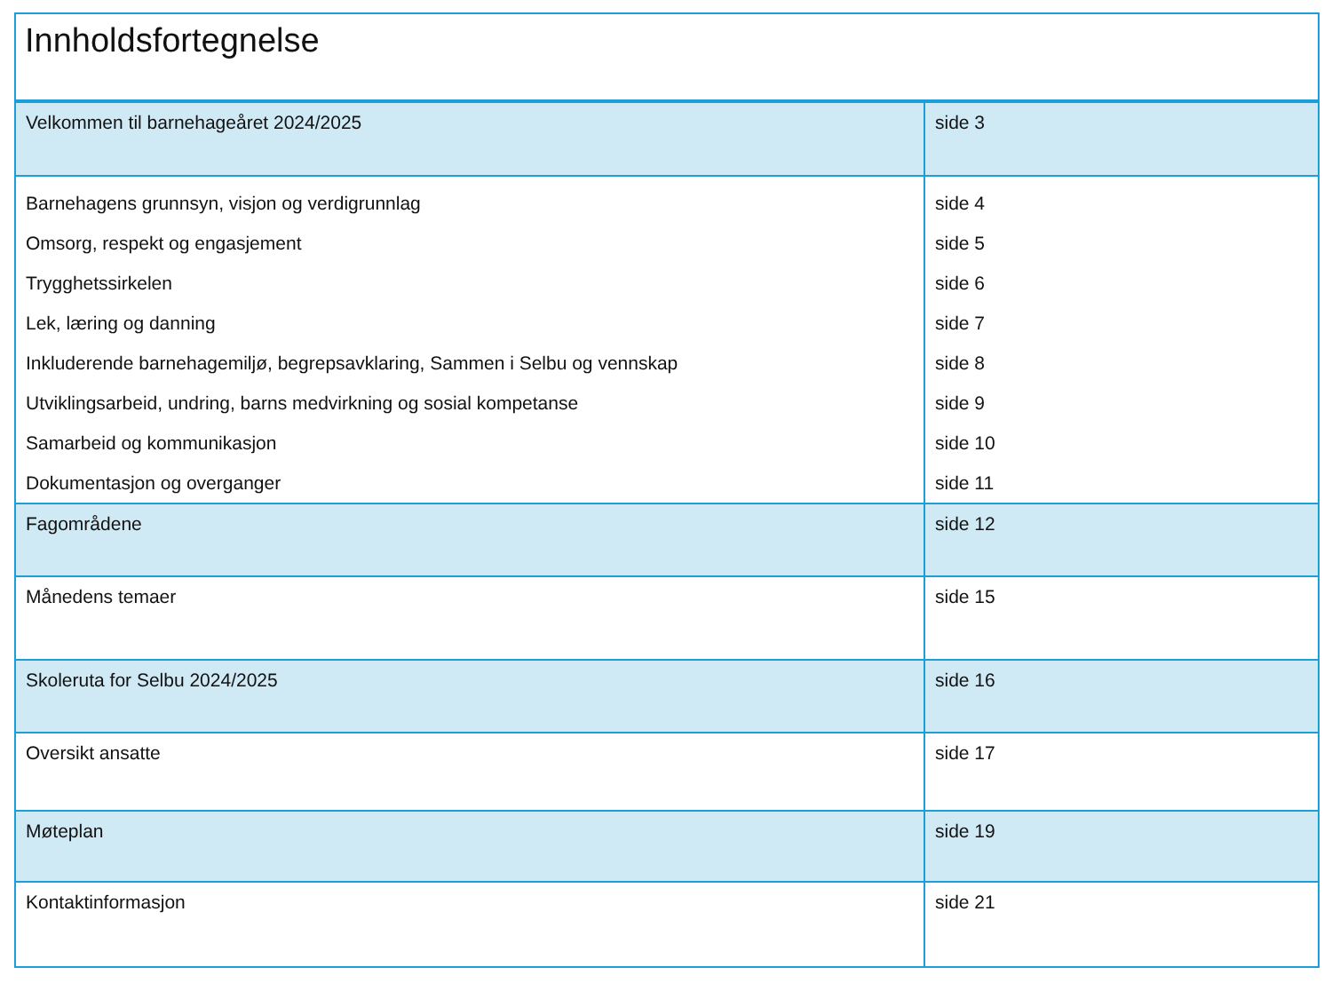| Innholdsfortegnelse | |
| --- | --- |
| Velkommen til barnehageåret 2024/2025 | side 3 |
| Barnehagens grunnsyn, visjon og verdigrunnlag Omsorg, respekt og engasjement Trygghetssirkelen Lek, læring og danning Inkluderende barnehagemiljø, begrepsavklaring, Sammen i Selbu og vennskap Utviklingsarbeid, undring, barns medvirkning og sosial kompetanse Samarbeid og kommunikasjon Dokumentasjon og overganger | side 4 side 5 side 6 side 7 side 8 side 9 side 10 side 11 |
| Fagområdene | side 12 |
| Månedens temaer | side 15 |
| Skoleruta for Selbu 2024/2025 | side 16 |
| Oversikt ansatte | side 17 |
| Møteplan | side 19 |
| Kontaktinformasjon | side 21 |